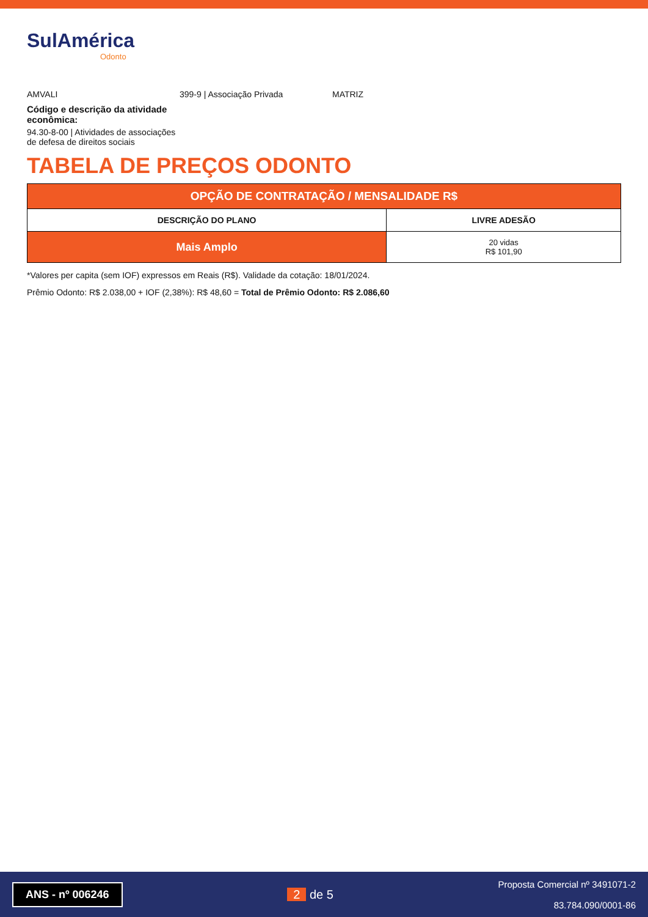SulAmérica
Odonto
AMVALI 399-9 | Associação Privada MATRIZ
Código e descrição da atividade econômica:
94.30-8-00 | Atividades de associações de defesa de direitos sociais
TABELA DE PREÇOS ODONTO
| OPÇÃO DE CONTRATAÇÃO / MENSALIDADE R$ | |
| --- | --- |
| DESCRIÇÃO DO PLANO | LIVRE ADESÃO |
| Mais Amplo | 20 vidas R$ 101,90 |
*Valores per capita (sem IOF) expressos em Reais (R$). Validade da cotação: 18/01/2024.
Prêmio Odonto: R$ 2.038,00 + IOF (2,38%): R$ 48,60 = Total de Prêmio Odonto: R$ 2.086,60
ANS - nº 006246
2 de 5
Proposta Comercial nº 3491071-2
83.784.090/0001-86